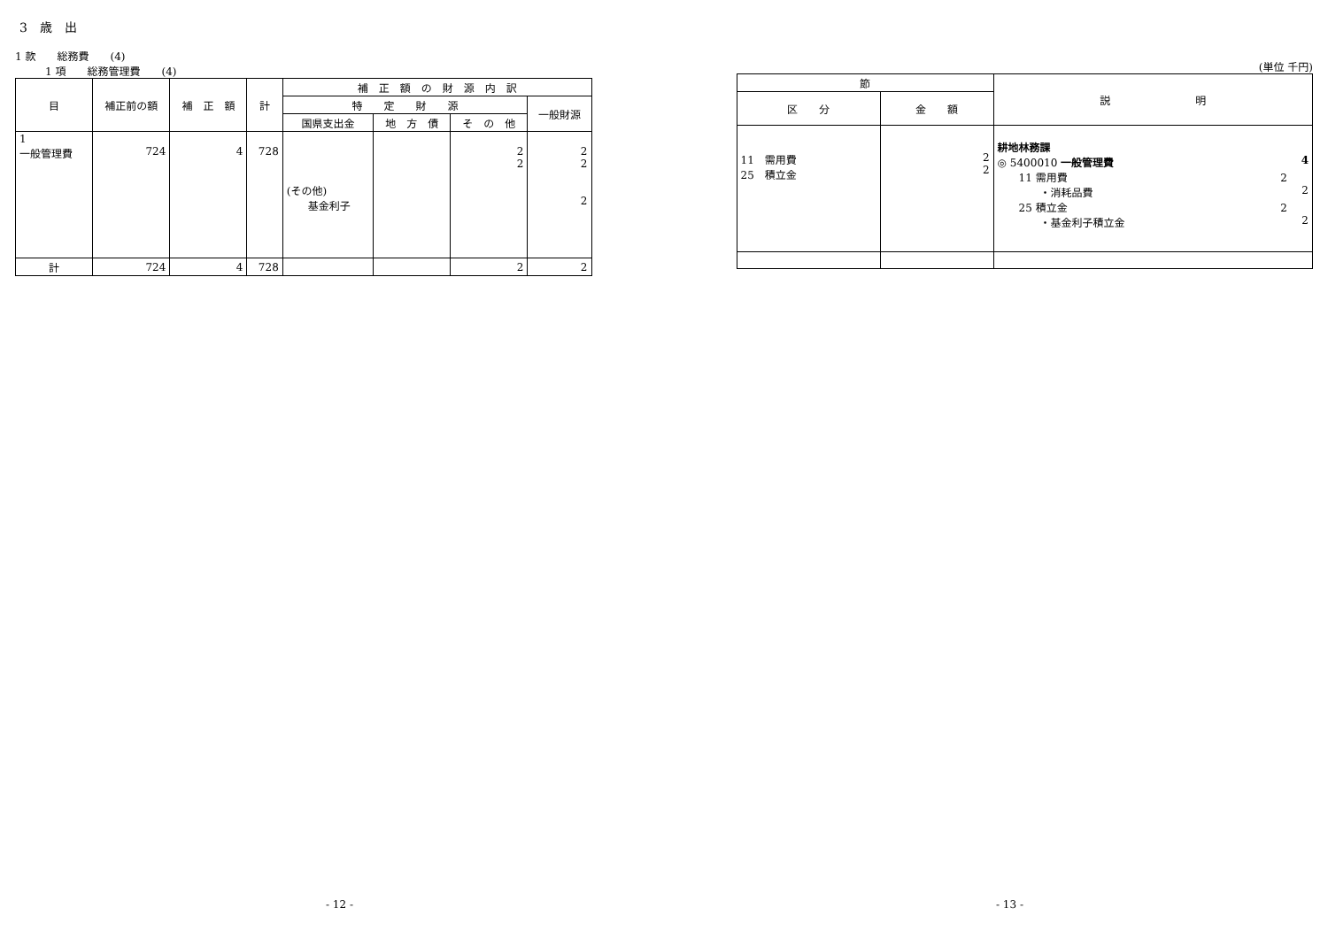3　歳　出
1 款　　総務費　　(4)
1 項　　総務管理費　　(4)
| 目 | 補正前の額 | 補 正 額 | 計 | 補 正 額 の 財 源 内 訳 | | | |
| --- | --- | --- | --- | --- | --- | --- | --- |
| | | | | 特 定 財 源 | | | 一般財源 |
| | | | | 国県支出金 | 地 方 債 | そ の 他 | |
| 1 一般管理費 | 724 | 4 | 728 | (その他) 基金利子 | | 2 2 | 2 2 2 |
| 計 | 724 | 4 | 728 | | | 2 | 2 |
(単位 千円)
| 節 | | 説 明 |
| --- | --- | --- |
| 区 分 | 金 額 | |
| 11 需用費 25 積立金 | 2 2 | 耕地林務課 ◎ 5400010 一般管理費 4 11 需用費 2 ・消耗品費 2 25 積立金 2 ・基金利子積立金 2 |
- 12 - - 13 -